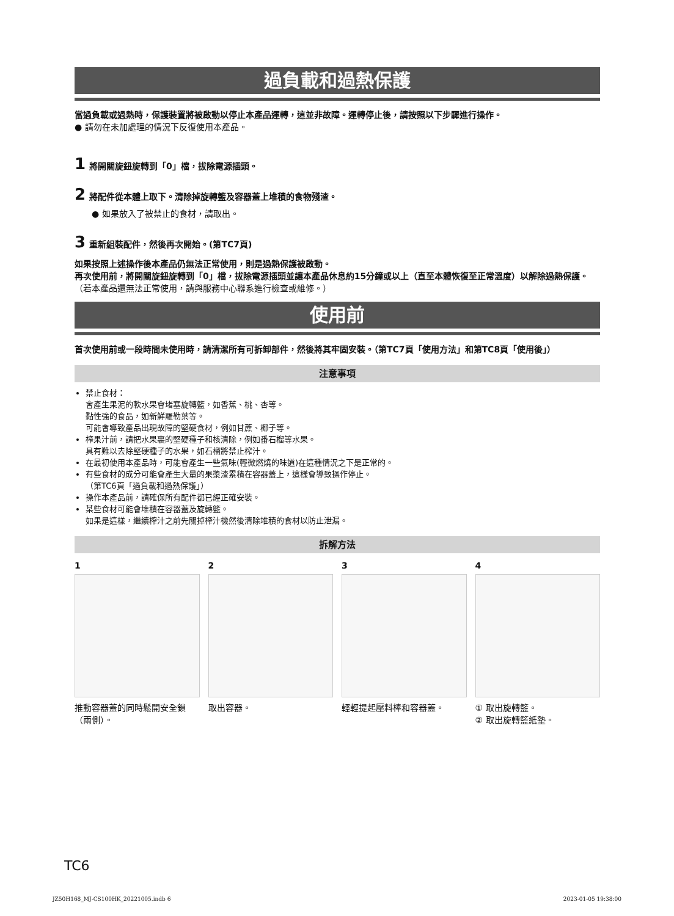過負載和過熱保護
當過負載或過熱時，保護裝置將被啟動以停止本產品運轉，這並非故障。運轉停止後，請按照以下步驟進行操作。
● 請勿在未加處理的情況下反復使用本產品。
1 將開關旋鈕旋轉到「0」檔，拔除電源插頭。
2 將配件從本體上取下。清除掉旋轉籃及容器蓋上堆積的食物殘渣。
● 如果放入了被禁止的食材，請取出。
3 重新組裝配件，然後再次開始。(第TC7頁)
如果按照上述操作後本產品仍無法正常使用，則是過熱保護被啟動。
再次使用前，將開關旋鈕旋轉到「0」檔，拔除電源插頭並讓本產品休息約15分鐘或以上（直至本體恢復至正常溫度）以解除過熱保護。
（若本產品還無法正常使用，請與服務中心聯系進行檢查或維修。）
使用前
首次使用前或一段時間未使用時，請清潔所有可拆卸部件，然後將其牢固安裝。（第TC7頁「使用方法」和第TC8頁「使用後」）
注意事項
禁止食材：
會產生果泥的軟水果會堵塞旋轉籃，如香蕉、桃、杏等。
黏性強的食品，如新鮮羅勒葉等。
可能會導致產品出現故障的堅硬食材，例如甘蔗、椰子等。
榨果汁前，請把水果裏的堅硬種子和核清除，例如番石榴等水果。
具有難以去除堅硬種子的水果，如石榴將禁止榨汁。
在最初使用本產品時，可能會產生一些氣味(輕微燃燒的味道)在這種情況之下是正常的。
有些食材的成分可能會產生大量的果漿渣累積在容器蓋上，這樣會導致操作停止。
（第TC6頁「過負載和過熱保護」）
操作本產品前，請確保所有配件都已經正確安裝。
某些食材可能會堆積在容器蓋及旋轉籃。
如果是這樣，繼續榨汁之前先關掉榨汁機然後清除堆積的食材以防止泄漏。
拆解方法
1
推動容器蓋的同時鬆開安全鎖（兩側）。
2
取出容器。
3
輕輕提起壓料棒和容器蓋。
4
① 取出旋轉籃。
② 取出旋轉籃紙墊。
TC6
JZ50H168_MJ-CS100HK_20221005.indb 6 2023-01-05 19:38:00